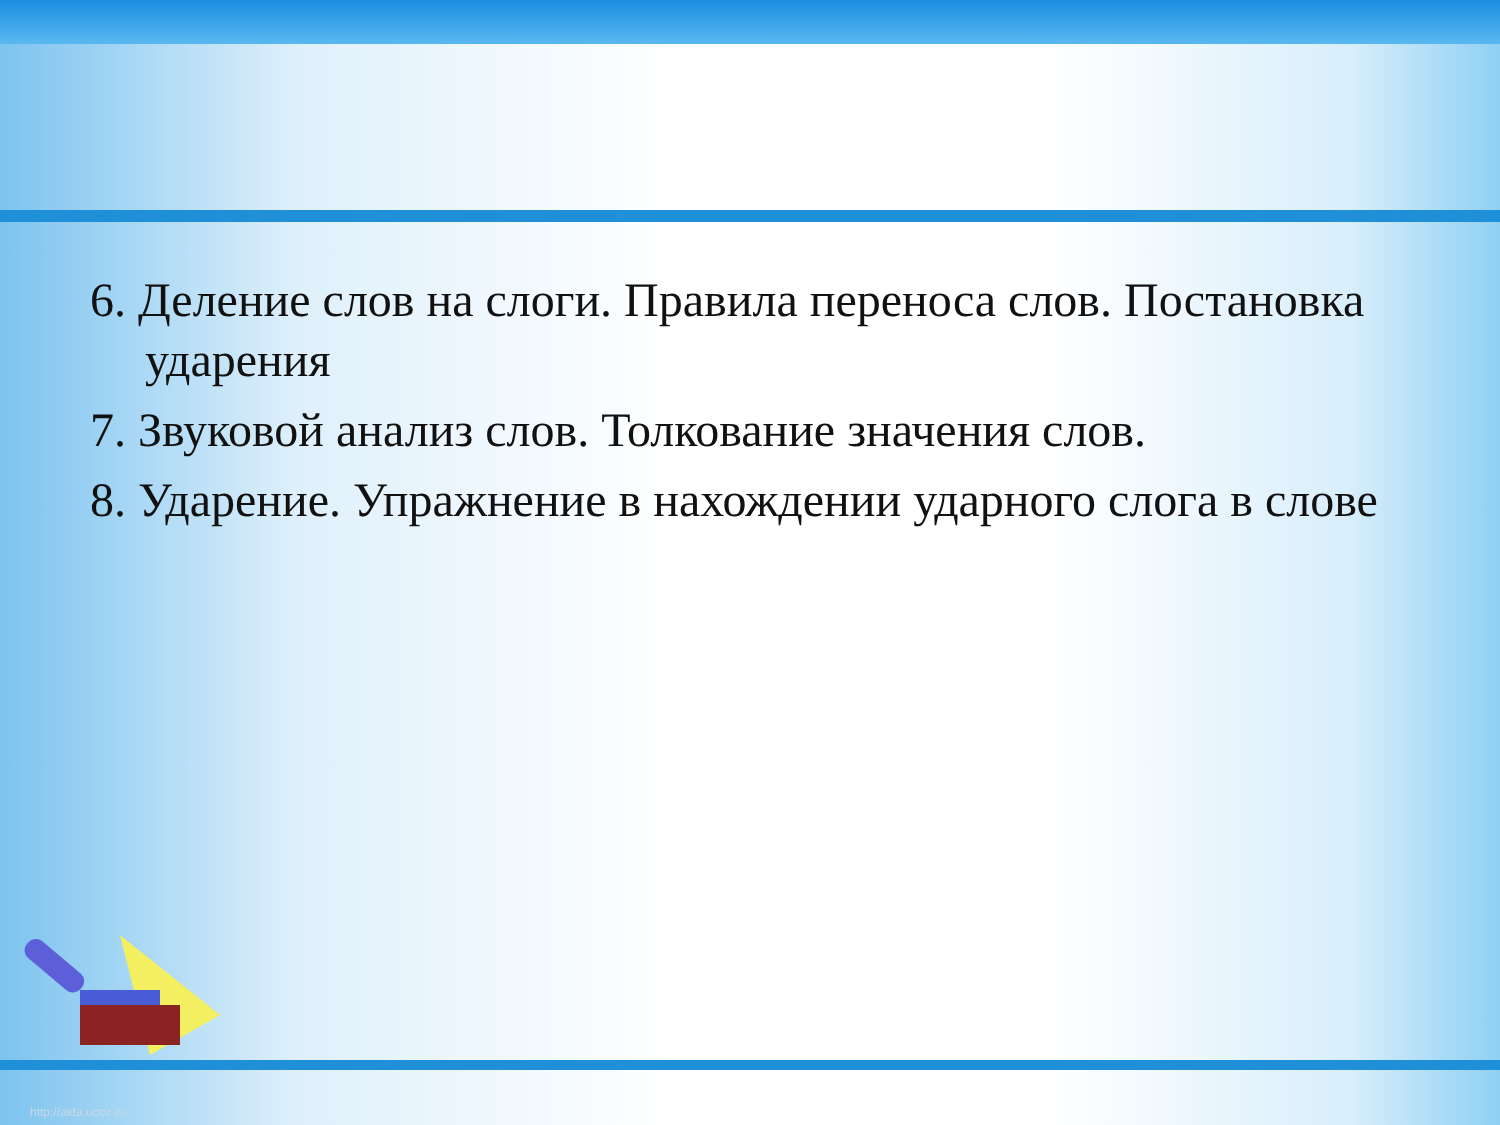6. Деление слов на слоги. Правила переноса слов. Постановка ударения
7. Звуковой анализ слов. Толкование значения слов.
8. Ударение. Упражнение в нахождении ударного слога в слове
http://aida.ucoz.ru